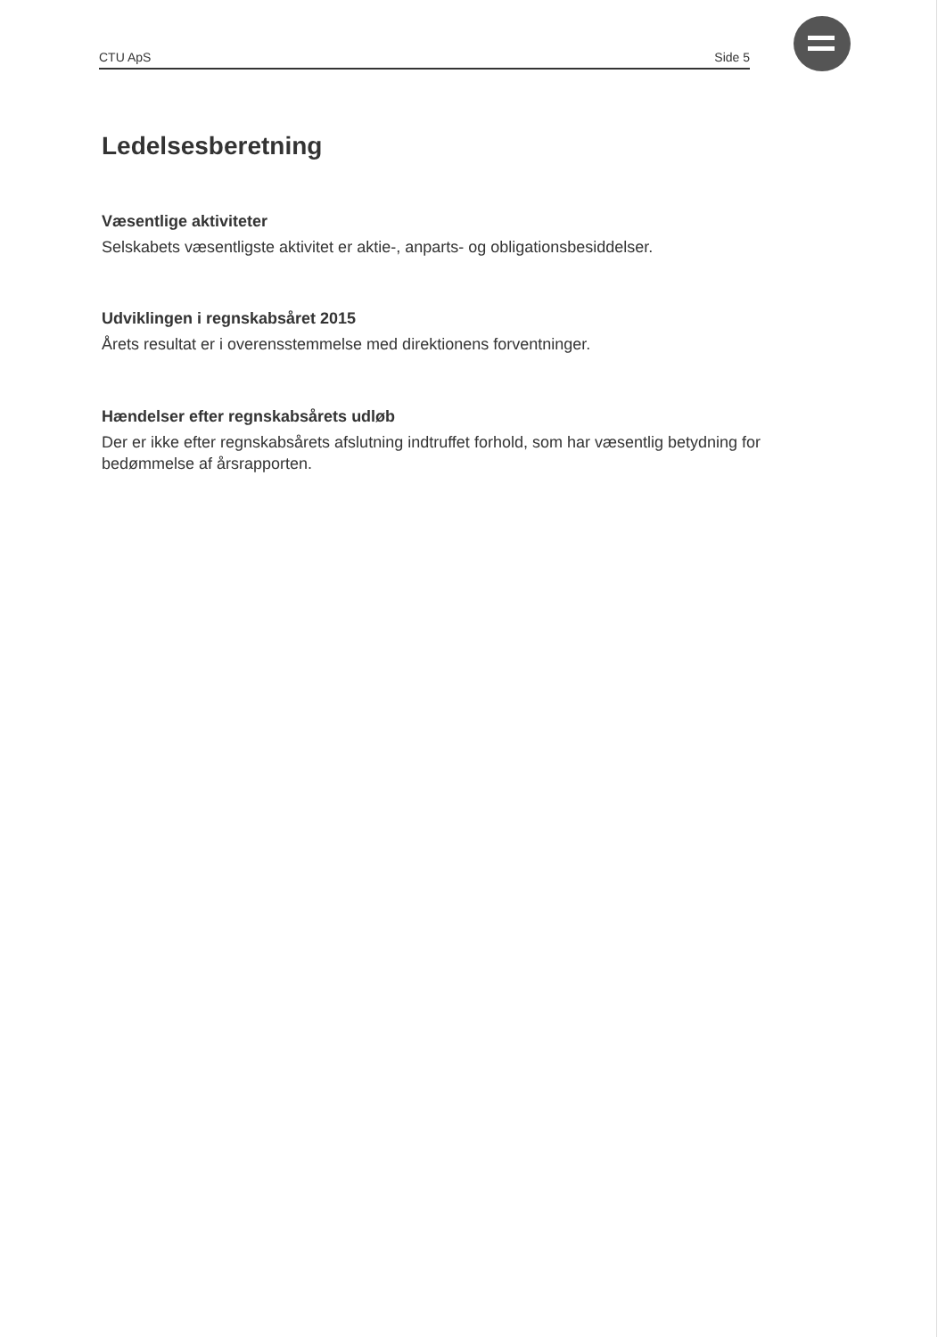CTU ApS Side 5
Ledelsesberetning
Væsentlige aktiviteter
Selskabets væsentligste aktivitet er aktie-, anparts- og obligationsbesiddelser.
Udviklingen i regnskabsåret 2015
Årets resultat er i overensstemmelse med direktionens forventninger.
Hændelser efter regnskabsårets udløb
Der er ikke efter regnskabsårets afslutning indtruffet forhold, som har væsentlig betydning for bedømmelse af årsrapporten.